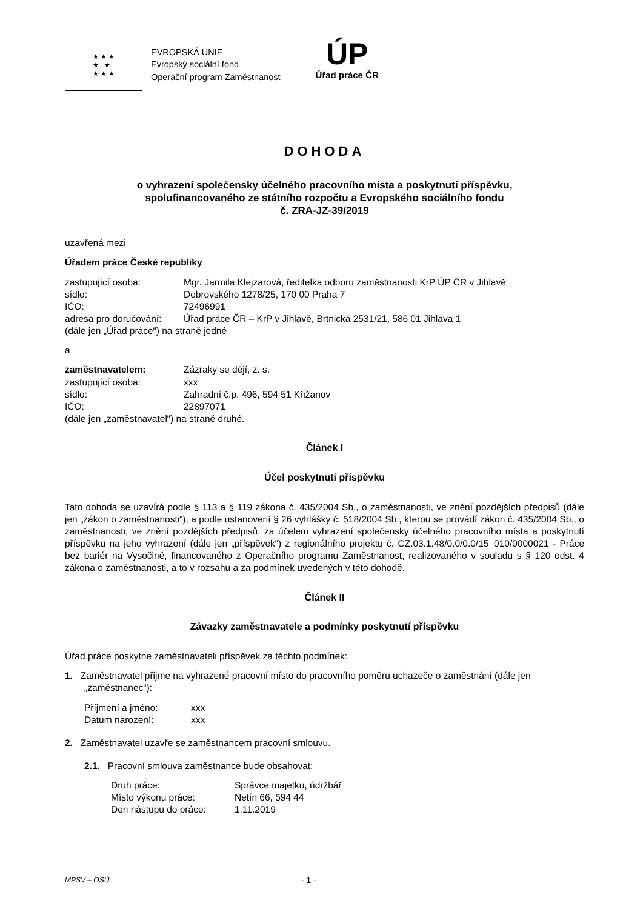★ ★ ★
★ ★
★ ★ ★
EVROPSKÁ UNIE
Evropský sociální fond
Operační program Zaměstnanost
ÚP
Úřad práce ČR
DOHODA
o vyhrazení společensky účelného pracovního místa a poskytnutí příspěvku,
spolufinancovaného ze státního rozpočtu a Evropského sociálního fondu
č. ZRA-JZ-39/2019
uzavřená mezi
Úřadem práce České republiky
| zastupující osoba: | Mgr. Jarmila Klejzarová, ředitelka odboru zaměstnanosti KrP ÚP ČR v Jihlavě |
| sídlo: | Dobrovského 1278/25, 170 00 Praha 7 |
| IČO: | 72496991 |
| adresa pro doručování: | Úřad práce ČR – KrP v Jihlavě, Brtnická 2531/21, 586 01 Jihlava 1 |
(dále jen „Úřad práce“) na straně jedné
a
| zaměstnavatelem: | Zázraky se dějí, z. s. |
| zastupující osoba: | xxx |
| sídlo: | Zahradní č.p. 496, 594 51 Křižanov |
| IČO: | 22897071 |
(dále jen „zaměstnavatel“) na straně druhé.
Článek I
Účel poskytnutí příspěvku
Tato dohoda se uzavírá podle § 113 a § 119 zákona č. 435/2004 Sb., o zaměstnanosti, ve znění pozdějších předpisů (dále jen „zákon o zaměstnanosti“), a podle ustanovení § 26 vyhlášky č. 518/2004 Sb., kterou se provádí zákon č. 435/2004 Sb., o zaměstnanosti, ve znění pozdějších předpisů, za účelem vyhrazení společensky účelného pracovního místa a poskytnutí příspěvku na jeho vyhrazení (dále jen „příspěvek“) z regionálního projektu č. CZ.03.1.48/0.0/0.0/15_010/0000021 - Práce bez bariér na Vysočině, financovaného z Operačního programu Zaměstnanost, realizovaného v souladu s § 120 odst. 4 zákona o zaměstnanosti, a to v rozsahu a za podmínek uvedených v této dohodě.
Článek II
Závazky zaměstnavatele a podmínky poskytnutí příspěvku
Úřad práce poskytne zaměstnavateli příspěvek za těchto podmínek:
1. Zaměstnavatel přijme na vyhrazené pracovní místo do pracovního poměru uchazeče o zaměstnání (dále jen „zaměstnanec“):
| Příjmení a jméno: | xxx |
| Datum narození: | xxx |
2. Zaměstnavatel uzavře se zaměstnancem pracovní smlouvu.
2.1. Pracovní smlouva zaměstnance bude obsahovat:
| Druh práce: | Správce majetku, údržbář |
| Místo výkonu práce: | Netín 66, 594 44 |
| Den nástupu do práce: | 1.11.2019 |
MPSV – OSÚ - 1 -